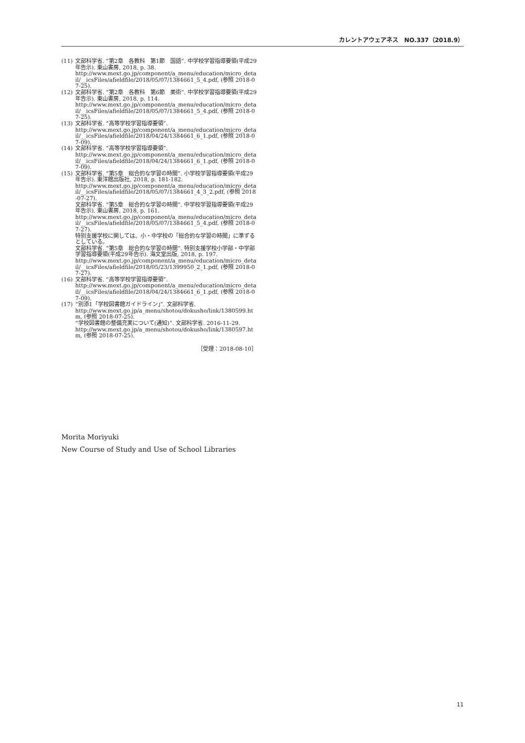カレントアウェアネス　NO.337（2018.9）
(11) 文部科学省. “第2章　各教科　第1節　国語”. 中学校学習指導要領(平成29年告示). 東山書房, 2018, p. 38.
http://www.mext.go.jp/component/a_menu/education/micro_detail/__icsFiles/afieldfile/2018/05/07/1384661_5_4.pdf, (参照 2018-07-25).
(12) 文部科学省. “第2章　各教科　第6節　美術”. 中学校学習指導要領(平成29年告示). 東山書房, 2018, p. 114.
http://www.mext.go.jp/component/a_menu/education/micro_detail/__icsFiles/afieldfile/2018/05/07/1384661_5_4.pdf, (参照 2018-07-25).
(13) 文部科学省. “高等学校学習指導要領”.
http://www.mext.go.jp/component/a_menu/education/micro_detail/__icsFiles/afieldfile/2018/04/24/1384661_6_1.pdf, (参照 2018-07-09).
(14) 文部科学省. “高等学校学習指導要領”.
http://www.mext.go.jp/component/a_menu/education/micro_detail/__icsFiles/afieldfile/2018/04/24/1384661_6_1.pdf, (参照 2018-07-09).
(15) 文部科学省. “第5章　総合的な学習の時間”. 小学校学習指導要領(平成29年告示). 東洋館出版社, 2018, p. 181-182.
http://www.mext.go.jp/component/a_menu/education/micro_detail/__icsFiles/afieldfile/2018/05/07/1384661_4_3_2.pdf, (参照 2018-07-27).
文部科学省. “第5章　総合的な学習の時間”. 中学校学習指導要領(平成29年告示). 東山書房, 2018, p. 161.
http://www.mext.go.jp/component/a_menu/education/micro_detail/__icsFiles/afieldfile/2018/05/07/1384661_5_4.pdf, (参照 2018-07-27).
特別支援学校に関しては、小・中学校の「総合的な学習の時間」に準ずるとしている。
文部科学省. “第5章　総合的な学習の時間”. 特別支援学校小学部・中学部学習指導要領(平成29年告示). 海文堂出版, 2018, p. 197.
http://www.mext.go.jp/component/a_menu/education/micro_detail/__icsFiles/afieldfile/2018/05/23/1399950_2_1.pdf, (参照 2018-07-27).
(16) 文部科学省. “高等学校学習指導要領”.
http://www.mext.go.jp/component/a_menu/education/micro_detail/__icsFiles/afieldfile/2018/04/24/1384661_6_1.pdf, (参照 2018-07-09).
(17) “別添1「学校図書館ガイドライン」”. 文部科学省.
http://www.mext.go.jp/a_menu/shotou/dokusho/link/1380599.htm, (参照 2018-07-25).
“学校図書館の整備充実について(通知)”. 文部科学省. 2016-11-29.
http://www.mext.go.jp/a_menu/shotou/dokusho/link/1380597.htm, (参照 2018-07-25).
［受理：2018-08-10］
Morita Moriyuki
New Course of Study and Use of School Libraries
11